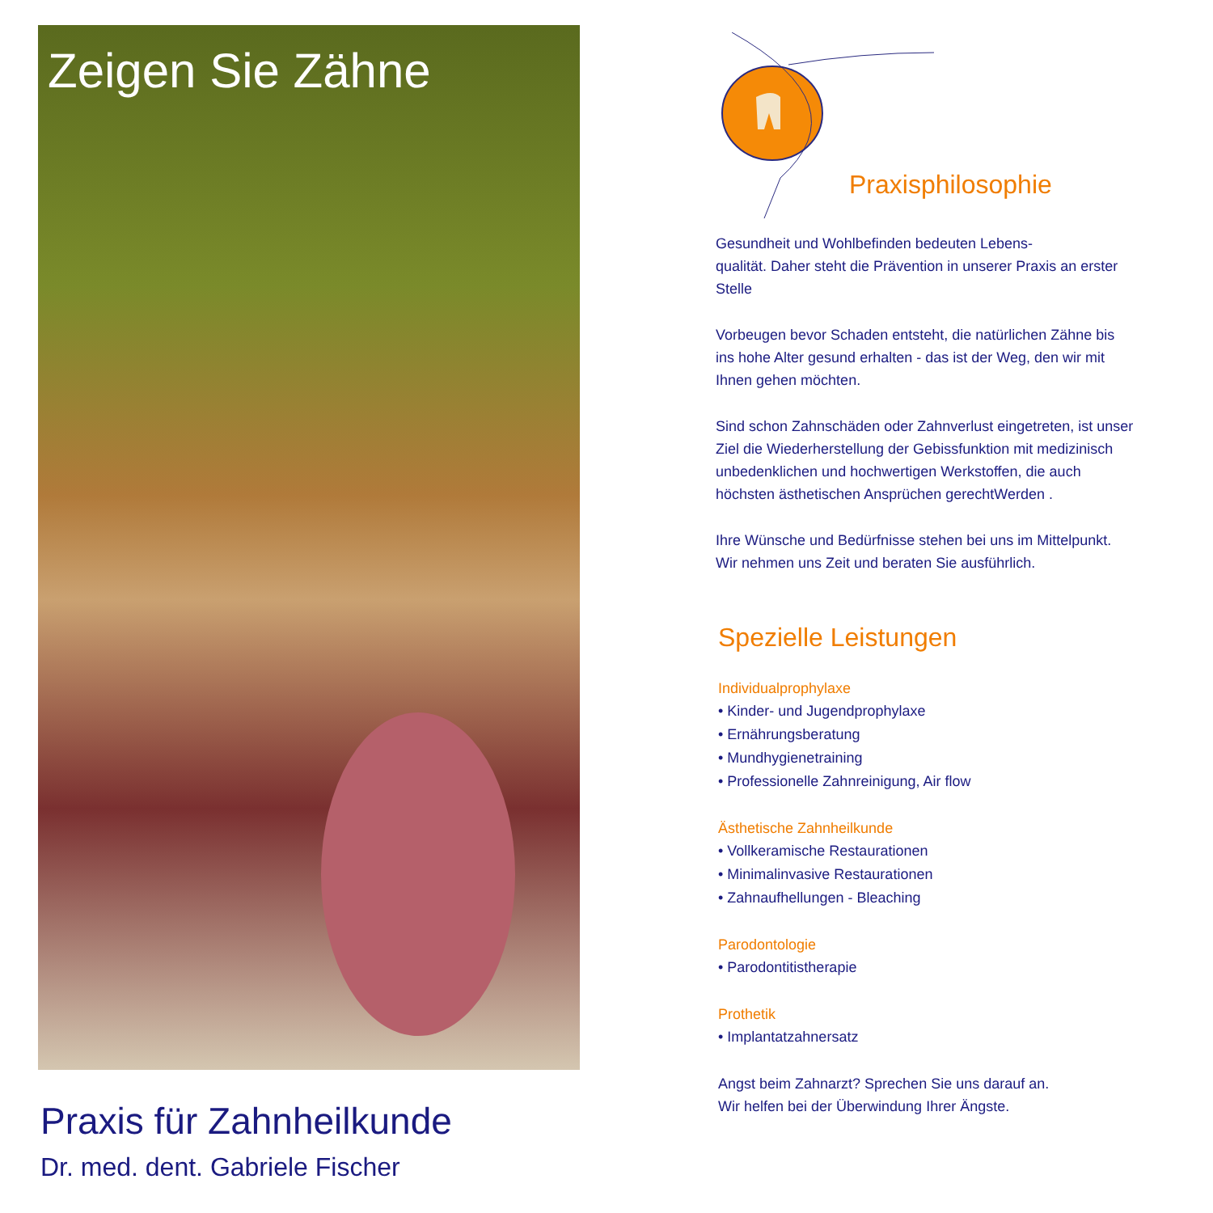Zeigen Sie Zähne
Praxis für Zahnheilkunde
Dr. med. dent. Gabriele Fischer
Praxisphilosophie
Gesundheit und Wohlbefinden bedeuten Lebens-
qualität. Daher steht die Prävention in unserer Praxis an erster Stelle
Vorbeugen bevor Schaden entsteht, die natürlichen Zähne bis ins hohe Alter gesund erhalten - das ist der Weg, den wir mit Ihnen gehen möchten.
Sind schon Zahnschäden oder Zahnverlust eingetreten, ist unser Ziel die Wiederherstellung der Gebissfunktion mit medizinisch unbedenklichen und hochwertigen Werkstoffen, die auch höchsten ästhetischen Ansprüchen gerechtWerden .
Ihre Wünsche und Bedürfnisse stehen bei uns im Mittelpunkt. Wir nehmen uns Zeit und beraten Sie ausführlich.
Spezielle Leistungen
Individualprophylaxe
• Kinder- und Jugendprophylaxe
• Ernährungsberatung
• Mundhygienetraining
• Professionelle Zahnreinigung, Air flow
Ästhetische Zahnheilkunde
• Vollkeramische Restaurationen
• Minimalinvasive Restaurationen
• Zahnaufhellungen - Bleaching
Parodontologie
• Parodontitistherapie
Prothetik
• Implantatzahnersatz
Angst beim Zahnarzt? Sprechen Sie uns darauf an.
Wir helfen bei der Überwindung Ihrer Ängste.